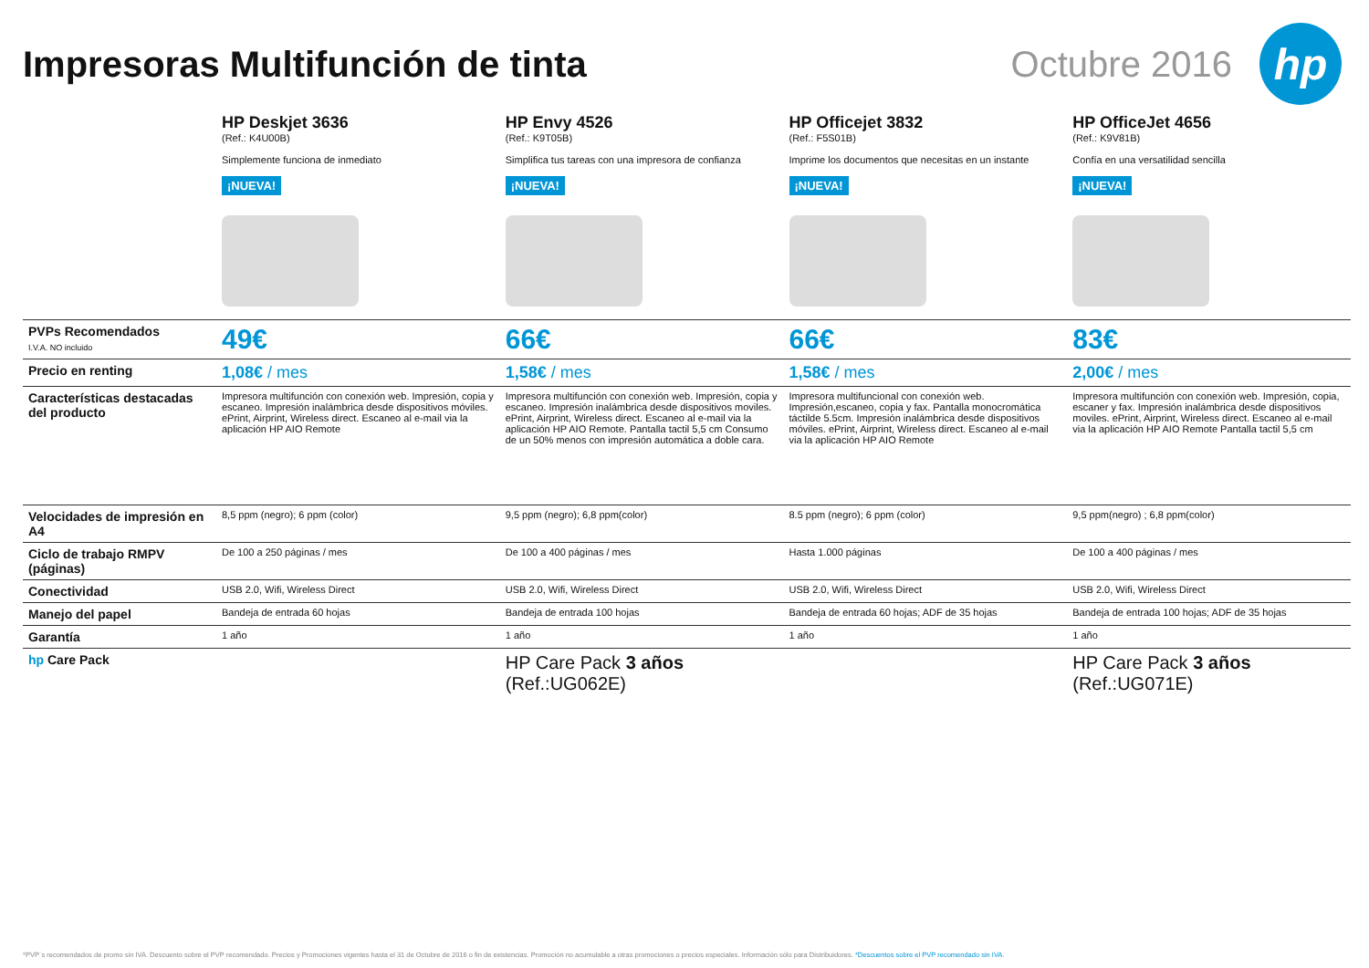Impresoras Multifunción de tinta
Octubre 2016
hp
| | HP Deskjet 3636 (Ref.: K4U00B) Simplemente funciona de inmediato ¡NUEVA! | HP Envy 4526 (Ref.: K9T05B) Simplifica tus tareas con una impresora de confianza ¡NUEVA! | HP Officejet 3832 (Ref.: F5S01B) Imprime los documentos que necesitas en un instante ¡NUEVA! | HP OfficeJet 4656 (Ref.: K9V81B) Confía en una versatilidad sencilla ¡NUEVA! |
| PVPs Recomendados I.V.A. NO incluido | 49€ | 66€ | 66€ | 83€ |
| Precio en renting | 1,08€ / mes | 1,58€ / mes | 1,58€ / mes | 2,00€ / mes |
| Características destacadas del producto | Impresora multifunción con conexión web. Impresión, copia y escaneo. Impresión inalámbrica desde dispositivos móviles. ePrint, Airprint, Wireless direct. Escaneo al e-mail via la aplicación HP AIO Remote | Impresora multifunción con conexión web. Impresión, copia y escaneo. Impresión inalámbrica desde dispositivos moviles. ePrint, Airprint, Wireless direct. Escaneo al e-mail via la aplicación HP AIO Remote. Pantalla tactil 5,5 cm Consumo de un 50% menos con impresión automática a doble cara. | Impresora multifuncional con conexión web. Impresión,escaneo, copia y fax. Pantalla monocromática táctilde 5.5cm. Impresión inalámbrica desde dispositivos móviles. ePrint, Airprint, Wireless direct. Escaneo al e-mail via la aplicación HP AIO Remote | Impresora multifunción con conexión web. Impresión, copia, escaner y fax. Impresión inalámbrica desde dispositivos moviles. ePrint, Airprint, Wireless direct. Escaneo al e-mail via la aplicación HP AIO Remote Pantalla tactil 5,5 cm |
| Velocidades de impresión en A4 | 8,5 ppm (negro); 6 ppm (color) | 9,5 ppm (negro); 6,8 ppm(color) | 8.5 ppm (negro); 6 ppm (color) | 9,5 ppm(negro) ; 6,8 ppm(color) |
| Ciclo de trabajo RMPV (páginas) | De 100 a 250 páginas / mes | De 100 a 400 páginas / mes | Hasta 1.000 páginas | De 100 a 400 páginas / mes |
| Conectividad | USB 2.0, Wifi, Wireless Direct | USB 2.0, Wifi, Wireless Direct | USB 2.0, Wifi, Wireless Direct | USB 2.0, Wifi, Wireless Direct |
| Manejo del papel | Bandeja de entrada 60 hojas | Bandeja de entrada 100 hojas | Bandeja de entrada 60 hojas; ADF de 35 hojas | Bandeja de entrada 100 hojas; ADF de 35 hojas |
| Garantía | 1 año | 1 año | 1 año | 1 año |
| hp Care Pack | | HP Care Pack 3 años (Ref.:UG062E) | | HP Care Pack 3 años (Ref.:UG071E) |
*PVP´s recomendados de promo sin IVA. Descuento sobre el PVP recomendado. Precios y Promociones vigentes hasta el 31 de Octubre de 2016 o fin de existencias. Promoción no acumulable a otras promociones o precios especiales. Información sólo para Distribuidores. *Descuentos sobre el PVP recomendado sin IVA.